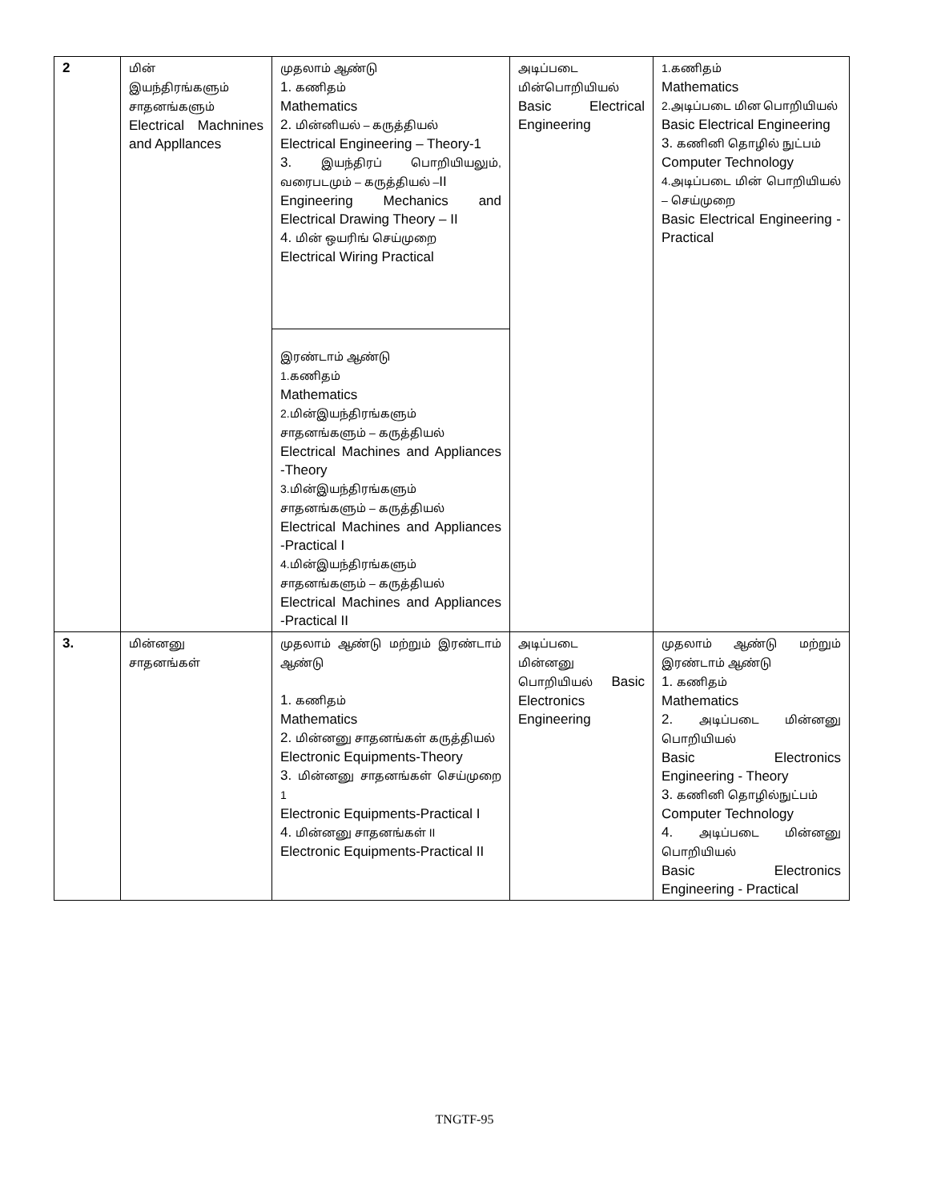| 2 | மின் இயந்திரங்களும் சாதனங்களும் Electrical Machnines and Appllances | முதலாம் ஆண்டு 1. கணிதம் Mathematics 2. மின்னியல் – கருத்தியல் Electrical Engineering – Theory-1 3. இயந்திரப் பொறியியலும், வரைபடமும் – கருத்தியல் – II Engineering Mechanics and Electrical Drawing Theory – II 4. மின் ஒயரிங் செய்முறை Electrical Wiring Practical | அடிப்படை மின்பொறியியல் Basic Electrical Engineering | 1.கணிதம் Mathematics 2.அடிப்படை மின பொறியியல் Basic Electrical Engineering 3. கணினி தொழில் நுட்பம் Computer Technology 4.அடிப்படை மின் பொறியியல் – செய்முறை Basic Electrical Engineering - Practical |
| | | இரண்டாம் ஆண்டு 1.கணிதம் Mathematics 2.மின்இயந்திரங்களும் சாதனங்களும் – கருத்தியல் Electrical Machines and Appliances -Theory 3.மின்இயந்திரங்களும் சாதனங்களும் – கருத்தியல் Electrical Machines and Appliances -Practical I 4.மின்இயந்திரங்களும் சாதனங்களும் – கருத்தியல் Electrical Machines and Appliances -Practical II | | |
| 3. | மின்னனு சாதனங்கள் | முதலாம் ஆண்டு மற்றும் இரண்டாம் ஆண்டு 1. கணிதம் Mathematics 2. மின்னனு சாதனங்கள் கருத்தியல் Electronic Equipments-Theory 3. மின்னனு சாதனங்கள் செய்முறை 1 Electronic Equipments-Practical I 4. மின்னனு சாதனங்கள் II Electronic Equipments-Practical II | அடிப்படை மின்னனு பொறியியல் Basic Electronics Engineering | முதலாம் ஆண்டு மற்றும் இரண்டாம் ஆண்டு 1. கணிதம் Mathematics 2. அடிப்படை மின்னனு பொறியியல் Basic Electronics Engineering - Theory 3. கணினி தொழில்நுட்பம் Computer Technology 4. அடிப்படை மின்னனு பொறியியல் Basic Electronics Engineering - Practical |
TNGTF-95